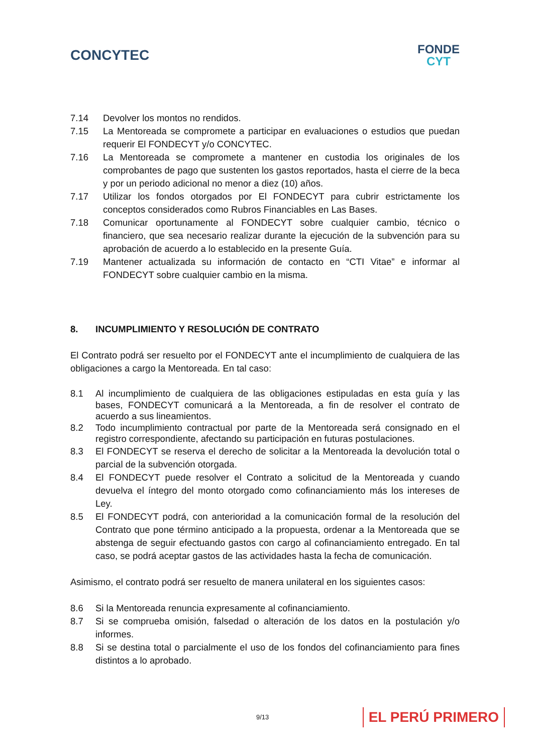CONCYTEC
FONDE
CYT
7.14 Devolver los montos no rendidos.
7.15 La Mentoreada se compromete a participar en evaluaciones o estudios que puedan requerir El FONDECYT y/o CONCYTEC.
7.16 La Mentoreada se compromete a mantener en custodia los originales de los comprobantes de pago que sustenten los gastos reportados, hasta el cierre de la beca y por un periodo adicional no menor a diez (10) años.
7.17 Utilizar los fondos otorgados por El FONDECYT para cubrir estrictamente los conceptos considerados como Rubros Financiables en Las Bases.
7.18 Comunicar oportunamente al FONDECYT sobre cualquier cambio, técnico o financiero, que sea necesario realizar durante la ejecución de la subvención para su aprobación de acuerdo a lo establecido en la presente Guía.
7.19 Mantener actualizada su información de contacto en “CTI Vitae” e informar al FONDECYT sobre cualquier cambio en la misma.
8. INCUMPLIMIENTO Y RESOLUCIÓN DE CONTRATO
El Contrato podrá ser resuelto por el FONDECYT ante el incumplimiento de cualquiera de las obligaciones a cargo la Mentoreada. En tal caso:
8.1 Al incumplimiento de cualquiera de las obligaciones estipuladas en esta guía y las bases, FONDECYT comunicará a la Mentoreada, a fin de resolver el contrato de acuerdo a sus lineamientos.
8.2 Todo incumplimiento contractual por parte de la Mentoreada será consignado en el registro correspondiente, afectando su participación en futuras postulaciones.
8.3 El FONDECYT se reserva el derecho de solicitar a la Mentoreada la devolución total o parcial de la subvención otorgada.
8.4 El FONDECYT puede resolver el Contrato a solicitud de la Mentoreada y cuando devuelva el íntegro del monto otorgado como cofinanciamiento más los intereses de Ley.
8.5 El FONDECYT podrá, con anterioridad a la comunicación formal de la resolución del Contrato que pone término anticipado a la propuesta, ordenar a la Mentoreada que se abstenga de seguir efectuando gastos con cargo al cofinanciamiento entregado. En tal caso, se podrá aceptar gastos de las actividades hasta la fecha de comunicación.
Asimismo, el contrato podrá ser resuelto de manera unilateral en los siguientes casos:
8.6 Si la Mentoreada renuncia expresamente al cofinanciamiento.
8.7 Si se comprueba omisión, falsedad o alteración de los datos en la postulación y/o informes.
8.8 Si se destina total o parcialmente el uso de los fondos del cofinanciamiento para fines distintos a lo aprobado.
9/13 EL PERÚ PRIMERO